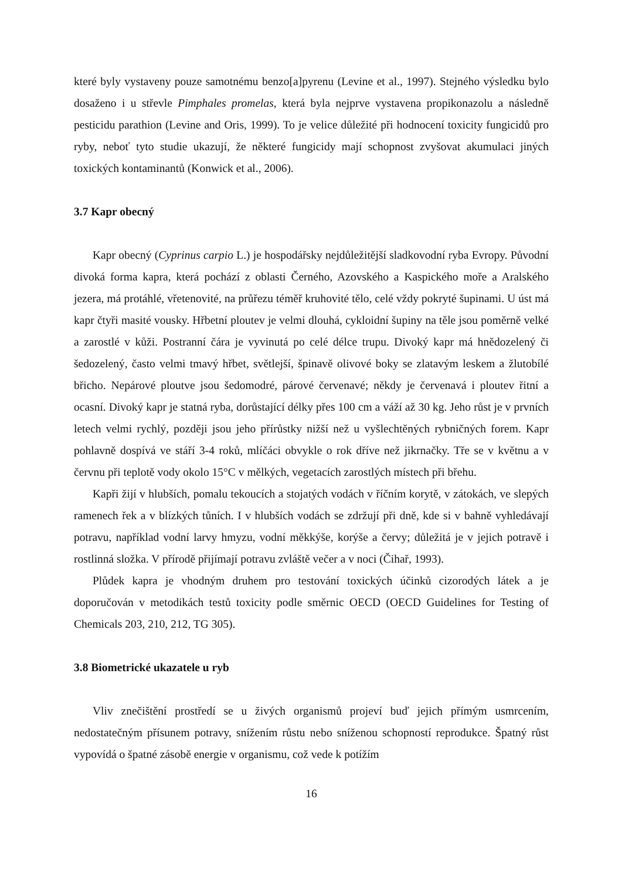které byly vystaveny pouze samotnému benzo[a]pyrenu (Levine et al., 1997). Stejného výsledku bylo dosaženo i u střevle Pimphales promelas, která byla nejprve vystavena propikonazolu a následně pesticidu parathion (Levine and Oris, 1999). To je velice důležité při hodnocení toxicity fungicidů pro ryby, neboť tyto studie ukazují, že některé fungicidy mají schopnost zvyšovat akumulaci jiných toxických kontaminantů (Konwick et al., 2006).
3.7 Kapr obecný
Kapr obecný (Cyprinus carpio L.) je hospodářsky nejdůležitější sladkovodní ryba Evropy. Původní divoká forma kapra, která pochází z oblasti Černého, Azovského a Kaspického moře a Aralského jezera, má protáhlé, vřetenovité, na průřezu téměř kruhovité tělo, celé vždy pokryté šupinami. U úst má kapr čtyři masité vousky. Hřbetní ploutev je velmi dlouhá, cykloidní šupiny na těle jsou poměrně velké a zarostlé v kůži. Postranní čára je vyvinutá po celé délce trupu. Divoký kapr má hnědozelený či šedozelený, často velmi tmavý hřbet, světlejší, špinavě olivové boky se zlatavým leskem a žlutobílé břicho. Nepárové ploutve jsou šedomodré, párové červenavé; někdy je červenavá i ploutev řitní a ocasní. Divoký kapr je statná ryba, dorůstající délky přes 100 cm a váží až 30 kg. Jeho růst je v prvních letech velmi rychlý, později jsou jeho přírůstky nižší než u vyšlechtěných rybničných forem. Kapr pohlavně dospívá ve stáří 3-4 roků, mlíčáci obvykle o rok dříve než jikrnačky. Tře se v květnu a v červnu při teplotě vody okolo 15°C v mělkých, vegetacích zarostlých místech při břehu.
Kapři žijí v hlubších, pomalu tekoucích a stojatých vodách v říčním korytě, v zátokách, ve slepých ramenech řek a v blízkých tůních. I v hlubších vodách se zdržují při dně, kde si v bahně vyhledávají potravu, například vodní larvy hmyzu, vodní měkkýše, korýše a červy; důležitá je v jejich potravě i rostlinná složka. V přírodě přijímají potravu zvláště večer a v noci (Čihař, 1993).
Plůdek kapra je vhodným druhem pro testování toxických účinků cizorodých látek a je doporučován v metodikách testů toxicity podle směrnic OECD (OECD Guidelines for Testing of Chemicals 203, 210, 212, TG 305).
3.8 Biometrické ukazatele u ryb
Vliv znečištění prostředí se u živých organismů projeví buď jejich přímým usmrcením, nedostatečným přísunem potravy, snížením růstu nebo sníženou schopností reprodukce. Špatný růst vypovídá o špatné zásobě energie v organismu, což vede k potížím
16